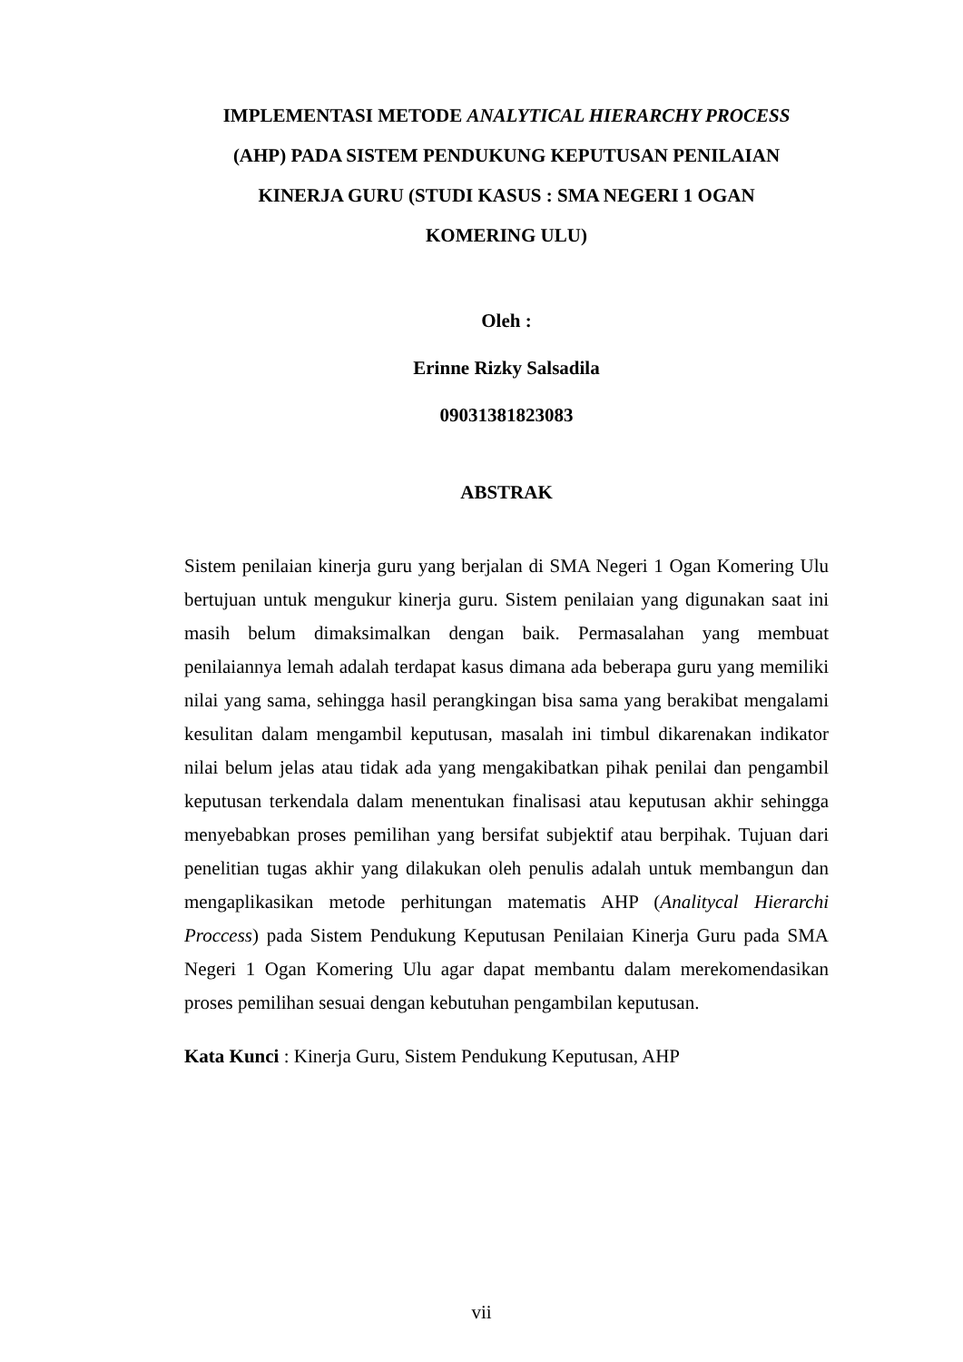IMPLEMENTASI METODE ANALYTICAL HIERARCHY PROCESS
(AHP) PADA SISTEM PENDUKUNG KEPUTUSAN PENILAIAN
KINERJA GURU (STUDI KASUS : SMA NEGERI 1 OGAN
KOMERING ULU)
Oleh :
Erinne Rizky Salsadila
09031381823083
ABSTRAK
Sistem penilaian kinerja guru yang berjalan di SMA Negeri 1 Ogan Komering Ulu bertujuan untuk mengukur kinerja guru. Sistem penilaian yang digunakan saat ini masih belum dimaksimalkan dengan baik. Permasalahan yang membuat penilaiannya lemah adalah terdapat kasus dimana ada beberapa guru yang memiliki nilai yang sama, sehingga hasil perangkingan bisa sama yang berakibat mengalami kesulitan dalam mengambil keputusan, masalah ini timbul dikarenakan indikator nilai belum jelas atau tidak ada yang mengakibatkan pihak penilai dan pengambil keputusan terkendala dalam menentukan finalisasi atau keputusan akhir sehingga menyebabkan proses pemilihan yang bersifat subjektif atau berpihak. Tujuan dari penelitian tugas akhir yang dilakukan oleh penulis adalah untuk membangun dan mengaplikasikan metode perhitungan matematis AHP (Analitycal Hierarchi Proccess) pada Sistem Pendukung Keputusan Penilaian Kinerja Guru pada SMA Negeri 1 Ogan Komering Ulu agar dapat membantu dalam merekomendasikan proses pemilihan sesuai dengan kebutuhan pengambilan keputusan.
Kata Kunci : Kinerja Guru, Sistem Pendukung Keputusan, AHP
vii